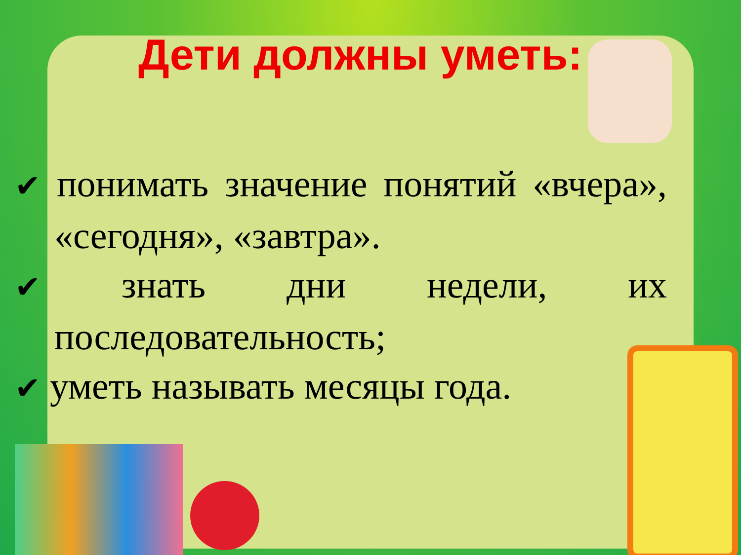Дети должны уметь:
✔ понимать значение понятий «вчера», «сегодня», «завтра».
✔ знать дни недели, их последовательность;
✔ уметь называть месяцы года.